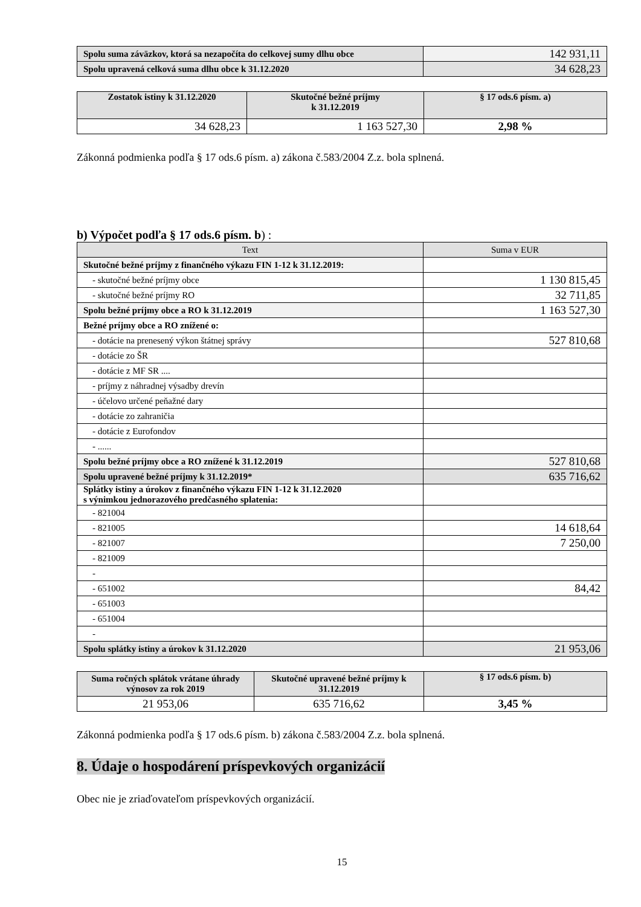| Spolu suma záväzkov, ktorá sa nezapočíta do celkovej sumy dlhu obce | 142 931,11 |
| Spolu upravená celková suma dlhu obce k 31.12.2020 | 34 628,23 |
| Zostatok istiny k 31.12.2020 | Skutočné bežné príjmy k 31.12.2019 | § 17 ods.6 písm. a) |
| --- | --- | --- |
| 34 628,23 | 1 163 527,30 | 2,98 % |
Zákonná podmienka podľa § 17 ods.6 písm. a) zákona č.583/2004 Z.z. bola splnená.
b) Výpočet podľa § 17 ods.6 písm. b) :
| Text | Suma v EUR |
| Skutočné bežné príjmy z finančného výkazu FIN 1-12 k 31.12.2019: | |
| - skutočné bežné príjmy obce | 1 130 815,45 |
| - skutočné bežné príjmy RO | 32 711,85 |
| Spolu bežné príjmy obce a RO k 31.12.2019 | 1 163 527,30 |
| Bežné príjmy obce a RO znížené o: | |
| - dotácie na prenesený výkon štátnej správy | 527 810,68 |
| - dotácie zo ŠR | |
| - dotácie z MF SR .... | |
| - príjmy z náhradnej výsadby drevín | |
| - účelovo určené peňažné dary | |
| - dotácie zo zahraničia | |
| - dotácie z Eurofondov | |
| - ...... | |
| Spolu bežné príjmy obce a RO znížené k 31.12.2019 | 527 810,68 |
| Spolu upravené bežné príjmy k 31.12.2019* | 635 716,62 |
| Splátky istiny a úrokov z finančného výkazu FIN 1-12 k 31.12.2020 s výnimkou jednorazového predčasného splatenia: | |
| - 821004 | |
| - 821005 | 14 618,64 |
| - 821007 | 7 250,00 |
| - 821009 | |
| - | |
| - 651002 | 84,42 |
| - 651003 | |
| - 651004 | |
| - | |
| Spolu splátky istiny a úrokov k 31.12.2020 | 21 953,06 |
| Suma ročných splátok vrátane úhrady výnosov za rok 2019 | Skutočné upravené bežné príjmy k 31.12.2019 | § 17 ods.6 písm. b) |
| --- | --- | --- |
| 21 953,06 | 635 716,62 | 3,45 % |
Zákonná podmienka podľa § 17 ods.6 písm. b) zákona č.583/2004 Z.z. bola splnená.
8. Údaje o hospodárení príspevkových organizácií
Obec nie je zriaďovateľom príspevkových organizácií.
15